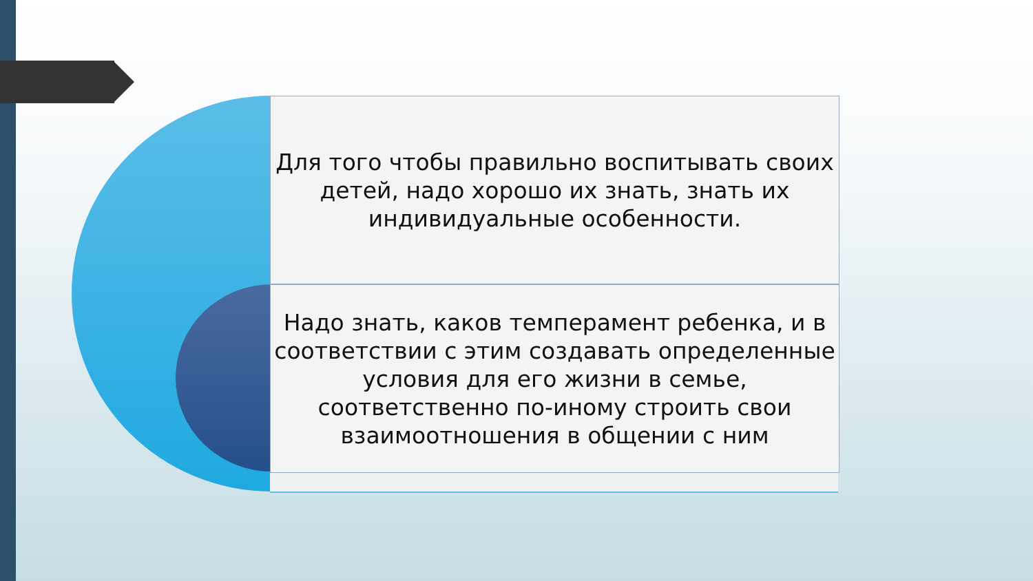Для того чтобы правильно воспитывать своих детей, надо хорошо их знать, знать их индивидуальные особенности.
Надо знать, каков темперамент ребенка, и в соответствии с этим создавать определенные условия для его жизни в семье, соответственно по-иному строить свои взаимоотношения в общении с ним